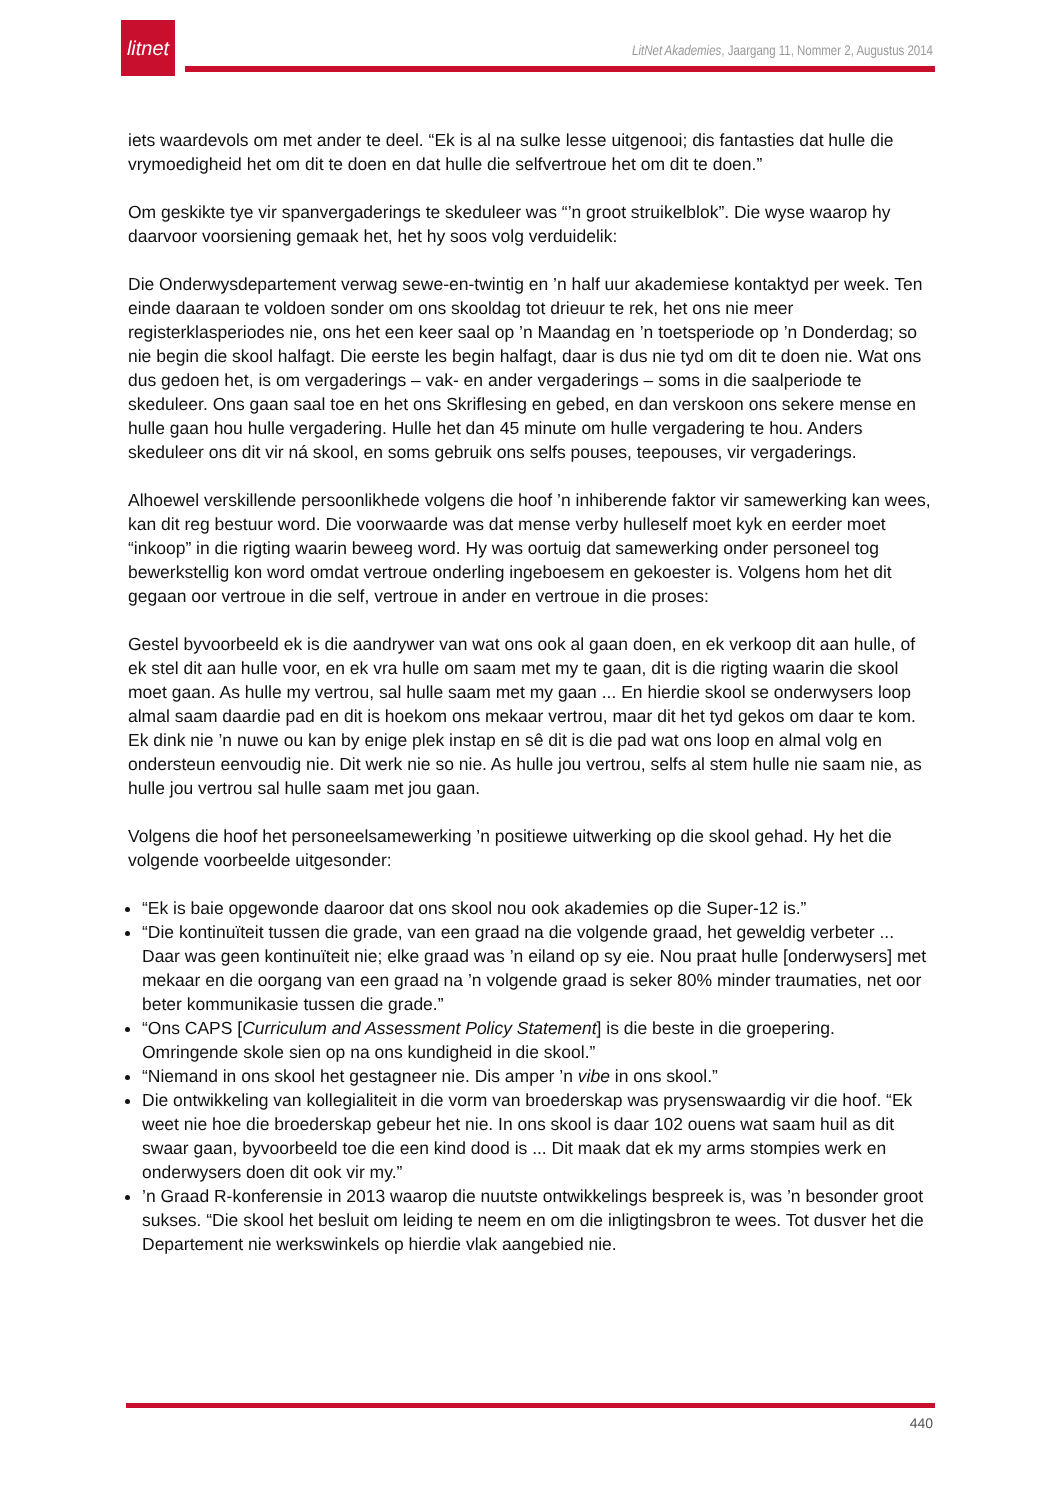litnet
LitNet Akademies, Jaargang 11, Nommer 2, Augustus 2014
iets waardevols om met ander te deel. “Ek is al na sulke lesse uitgenooi; dis fantasties dat hulle die vrymoedigheid het om dit te doen en dat hulle die selfvertroue het om dit te doen.”
Om geskikte tye vir spanvergaderings te skeduleer was “’n groot struikelblok”. Die wyse waarop hy daarvoor voorsiening gemaak het, het hy soos volg verduidelik:
Die Onderwysdepartement verwag sewe-en-twintig en ’n half uur akademiese kontaktyd per week. Ten einde daaraan te voldoen sonder om ons skooldag tot drieuur te rek, het ons nie meer registerklasperiodes nie, ons het een keer saal op ’n Maandag en ’n toetsperiode op ’n Donderdag; so nie begin die skool halfagt. Die eerste les begin halfagt, daar is dus nie tyd om dit te doen nie. Wat ons dus gedoen het, is om vergaderings – vak- en ander vergaderings – soms in die saalperiode te skeduleer. Ons gaan saal toe en het ons Skriflesing en gebed, en dan verskoon ons sekere mense en hulle gaan hou hulle vergadering. Hulle het dan 45 minute om hulle vergadering te hou. Anders skeduleer ons dit vir ná skool, en soms gebruik ons selfs pouses, teepouses, vir vergaderings.
Alhoewel verskillende persoonlikhede volgens die hoof ’n inhiberende faktor vir samewerking kan wees, kan dit reg bestuur word. Die voorwaarde was dat mense verby hulleself moet kyk en eerder moet “inkoop” in die rigting waarin beweeg word. Hy was oortuig dat samewerking onder personeel tog bewerkstellig kon word omdat vertroue onderling ingeboesem en gekoester is. Volgens hom het dit gegaan oor vertroue in die self, vertroue in ander en vertroue in die proses:
Gestel byvoorbeeld ek is die aandrywer van wat ons ook al gaan doen, en ek verkoop dit aan hulle, of ek stel dit aan hulle voor, en ek vra hulle om saam met my te gaan, dit is die rigting waarin die skool moet gaan. As hulle my vertrou, sal hulle saam met my gaan ... En hierdie skool se onderwysers loop almal saam daardie pad en dit is hoekom ons mekaar vertrou, maar dit het tyd gekos om daar te kom. Ek dink nie ’n nuwe ou kan by enige plek instap en sê dit is die pad wat ons loop en almal volg en ondersteun eenvoudig nie. Dit werk nie so nie. As hulle jou vertrou, selfs al stem hulle nie saam nie, as hulle jou vertrou sal hulle saam met jou gaan.
Volgens die hoof het personeelsamewerking ’n positiewe uitwerking op die skool gehad. Hy het die volgende voorbeelde uitgesonder:
“Ek is baie opgewonde daaroor dat ons skool nou ook akademies op die Super-12 is.”
“Die kontinuïteit tussen die grade, van een graad na die volgende graad, het geweldig verbeter ... Daar was geen kontinuïteit nie; elke graad was ’n eiland op sy eie. Nou praat hulle [onderwysers] met mekaar en die oorgang van een graad na ’n volgende graad is seker 80% minder traumaties, net oor beter kommunikasie tussen die grade.”
“Ons CAPS [Curriculum and Assessment Policy Statement] is die beste in die groepering. Omringende skole sien op na ons kundigheid in die skool.”
“Niemand in ons skool het gestagneer nie. Dis amper ’n vibe in ons skool.”
Die ontwikkeling van kollegialiteit in die vorm van broederskap was prysenswaardig vir die hoof. “Ek weet nie hoe die broederskap gebeur het nie. In ons skool is daar 102 ouens wat saam huil as dit swaar gaan, byvoorbeeld toe die een kind dood is ... Dit maak dat ek my arms stompies werk en onderwysers doen dit ook vir my.”
’n Graad R-konferensie in 2013 waarop die nuutste ontwikkelings bespreek is, was ’n besonder groot sukses. “Die skool het besluit om leiding te neem en om die inligtingsbron te wees. Tot dusver het die Departement nie werkswinkels op hierdie vlak aangebied nie.
440